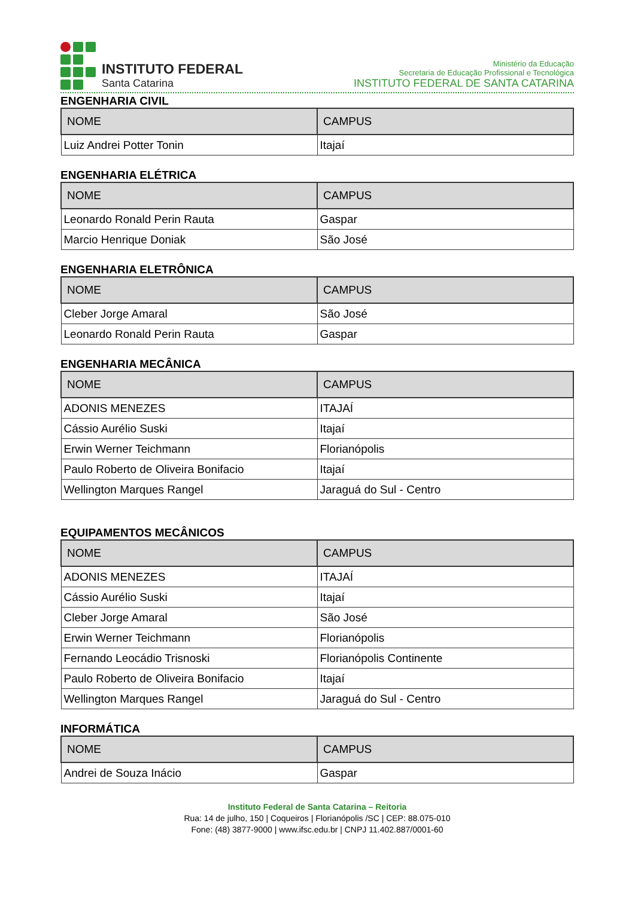INSTITUTO FEDERAL
Santa Catarina
Ministério da Educação
Secretaria de Educação Profissional e Tecnológica
INSTITUTO FEDERAL DE SANTA CATARINA
ENGENHARIA CIVIL
| NOME | CAMPUS |
| --- | --- |
| Luiz Andrei Potter Tonin | Itajaí |
ENGENHARIA ELÉTRICA
| NOME | CAMPUS |
| --- | --- |
| Leonardo Ronald Perin Rauta | Gaspar |
| Marcio Henrique Doniak | São José |
ENGENHARIA ELETRÔNICA
| NOME | CAMPUS |
| --- | --- |
| Cleber Jorge Amaral | São José |
| Leonardo Ronald Perin Rauta | Gaspar |
ENGENHARIA MECÂNICA
| NOME | CAMPUS |
| --- | --- |
| ADONIS MENEZES | ITAJAÍ |
| Cássio Aurélio Suski | Itajaí |
| Erwin Werner Teichmann | Florianópolis |
| Paulo Roberto de Oliveira Bonifacio | Itajaí |
| Wellington Marques Rangel | Jaraguá do Sul - Centro |
EQUIPAMENTOS MECÂNICOS
| NOME | CAMPUS |
| --- | --- |
| ADONIS MENEZES | ITAJAÍ |
| Cássio Aurélio Suski | Itajaí |
| Cleber Jorge Amaral | São José |
| Erwin Werner Teichmann | Florianópolis |
| Fernando Leocádio Trisnoski | Florianópolis Continente |
| Paulo Roberto de Oliveira Bonifacio | Itajaí |
| Wellington Marques Rangel | Jaraguá do Sul - Centro |
INFORMÁTICA
| NOME | CAMPUS |
| --- | --- |
| Andrei de Souza Inácio | Gaspar |
Instituto Federal de Santa Catarina – Reitoria
Rua: 14 de julho, 150 | Coqueiros | Florianópolis /SC | CEP: 88.075-010
Fone: (48) 3877-9000 | www.ifsc.edu.br | CNPJ 11.402.887/0001-60